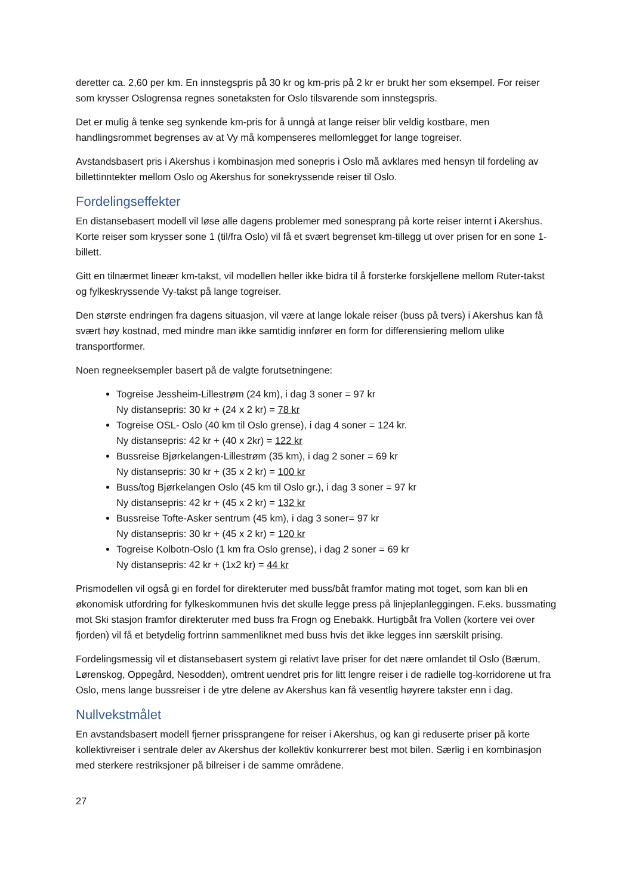deretter ca. 2,60 per km. En innstegspris på 30 kr og km-pris på 2 kr er brukt her som eksempel. For reiser som krysser Oslogrensa regnes sonetaksten for Oslo tilsvarende som innstegspris.
Det er mulig å tenke seg synkende km-pris for å unngå at lange reiser blir veldig kostbare, men handlingsrommet begrenses av at Vy må kompenseres mellomlegget for lange togreiser.
Avstandsbasert pris i Akershus i kombinasjon med sonepris i Oslo må avklares med hensyn til fordeling av billettinntekter mellom Oslo og Akershus for sonekryssende reiser til Oslo.
Fordelingseffekter
En distansebasert modell vil løse alle dagens problemer med sonesprang på korte reiser internt i Akershus. Korte reiser som krysser sone 1 (til/fra Oslo) vil få et svært begrenset km-tillegg ut over prisen for en sone 1-billett.
Gitt en tilnærmet lineær km-takst, vil modellen heller ikke bidra til å forsterke forskjellene mellom Ruter-takst og fylkeskryssende Vy-takst på lange togreiser.
Den største endringen fra dagens situasjon, vil være at lange lokale reiser (buss på tvers) i Akershus kan få svært høy kostnad, med mindre man ikke samtidig innfører en form for differensiering mellom ulike transportformer.
Noen regneeksempler basert på de valgte forutsetningene:
Togreise Jessheim-Lillestrøm (24 km), i dag 3 soner = 97 kr
Ny distansepris: 30 kr + (24 x 2 kr) = 78 kr
Togreise OSL- Oslo (40 km til Oslo grense), i dag 4 soner = 124 kr.
Ny distansepris: 42 kr + (40 x 2kr) = 122 kr
Bussreise Bjørkelangen-Lillestrøm (35 km), i dag 2 soner = 69 kr
Ny distansepris: 30 kr + (35 x 2 kr) = 100 kr
Buss/tog Bjørkelangen Oslo (45 km til Oslo gr.), i dag 3 soner = 97 kr
Ny distansepris: 42 kr + (45 x 2 kr) = 132 kr
Bussreise Tofte-Asker sentrum (45 km), i dag 3 soner= 97 kr
Ny distansepris: 30 kr + (45 x 2 kr) = 120 kr
Togreise Kolbotn-Oslo (1 km fra Oslo grense), i dag 2 soner = 69 kr
Ny distansepris: 42 kr + (1x2 kr) = 44 kr
Prismodellen vil også gi en fordel for direkteruter med buss/båt framfor mating mot toget, som kan bli en økonomisk utfordring for fylkeskommunen hvis det skulle legge press på linjeplanleggingen. F.eks. bussmating mot Ski stasjon framfor direkteruter med buss fra Frogn og Enebakk. Hurtigbåt fra Vollen (kortere vei over fjorden) vil få et betydelig fortrinn sammenliknet med buss hvis det ikke legges inn særskilt prising.
Fordelingsmessig vil et distansebasert system gi relativt lave priser for det nære omlandet til Oslo (Bærum, Lørenskog, Oppegård, Nesodden), omtrent uendret pris for litt lengre reiser i de radielle tog-korridorene ut fra Oslo, mens lange bussreiser i de ytre delene av Akershus kan få vesentlig høyrere takster enn i dag.
Nullvekstmålet
En avstandsbasert modell fjerner prissprangene for reiser i Akershus, og kan gi reduserte priser på korte kollektivreiser i sentrale deler av Akershus der kollektiv konkurrerer best mot bilen. Særlig i en kombinasjon med sterkere restriksjoner på bilreiser i de samme områdene.
27